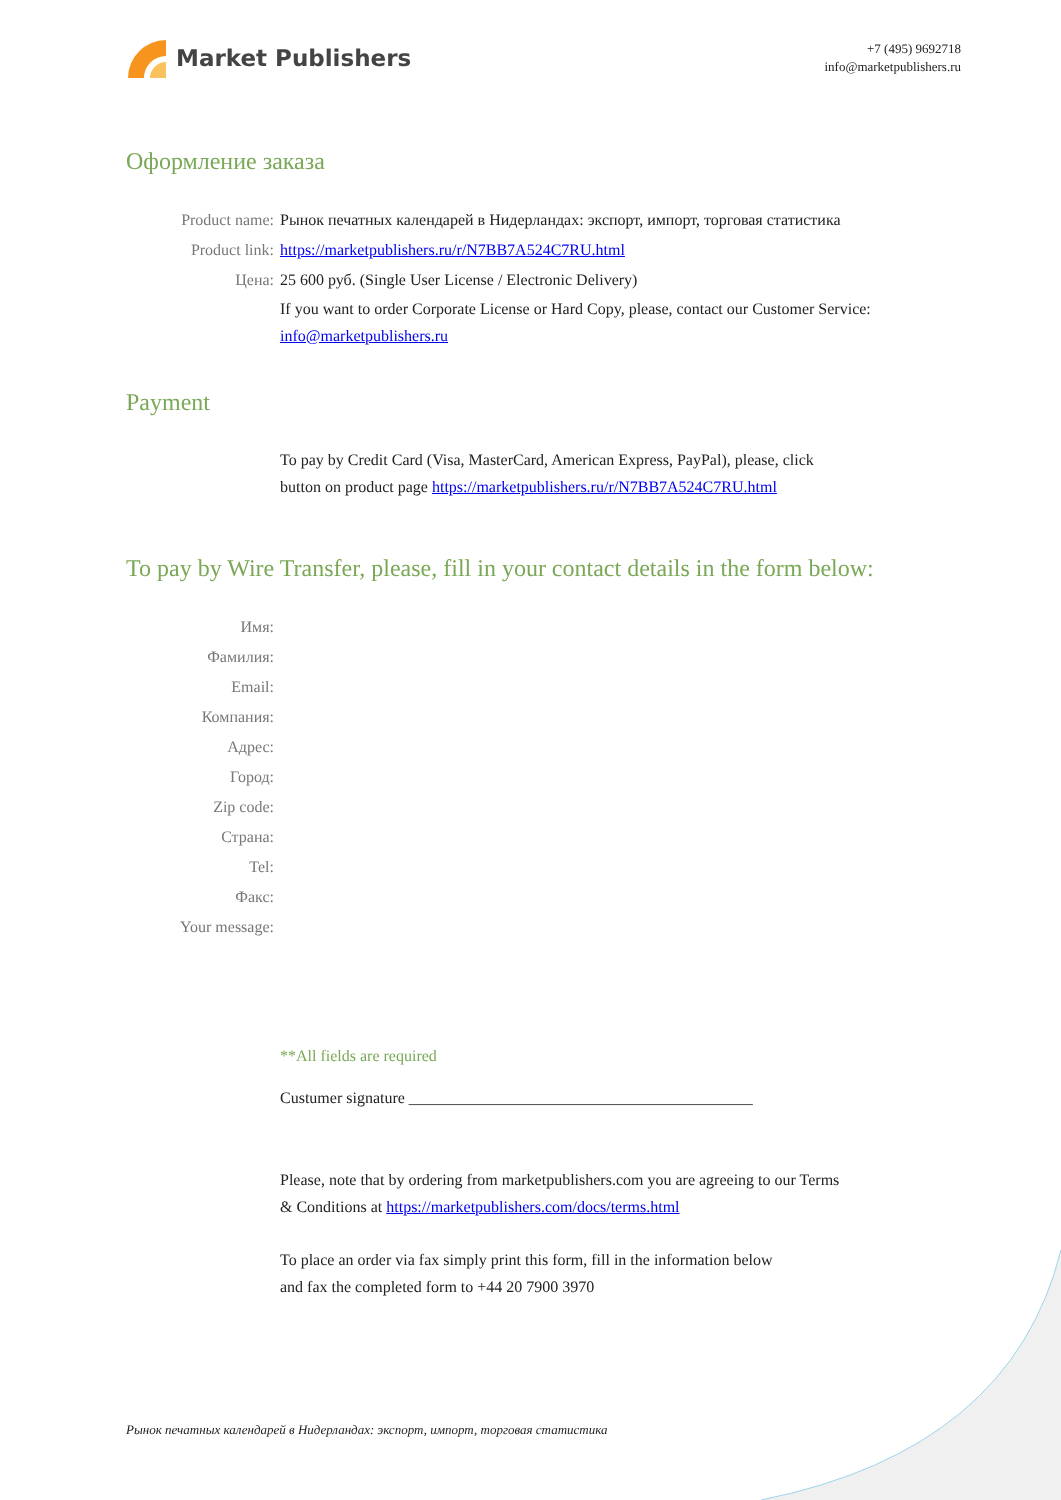Market Publishers
+7 (495) 9692718
info@marketpublishers.ru
Оформление заказа
Product name: Рынок печатных календарей в Нидерландах: экспорт, импорт, торговая статистика
Product link: https://marketpublishers.ru/r/N7BB7A524C7RU.html
Цена: 25 600 руб. (Single User License / Electronic Delivery)
If you want to order Corporate License or Hard Copy, please, contact our Customer Service:
info@marketpublishers.ru
Payment
To pay by Credit Card (Visa, MasterCard, American Express, PayPal), please, click
button on product page https://marketpublishers.ru/r/N7BB7A524C7RU.html
To pay by Wire Transfer, please, fill in your contact details in the form below:
Имя:
Фамилия:
Email:
Компания:
Адрес:
Город:
Zip code:
Страна:
Tel:
Факс:
Your message:
**All fields are required
Custumer signature ___________________________________________
Please, note that by ordering from marketpublishers.com you are agreeing to our Terms
& Conditions at https://marketpublishers.com/docs/terms.html
To place an order via fax simply print this form, fill in the information below
and fax the completed form to +44 20 7900 3970
Рынок печатных календарей в Нидерландах: экспорт, импорт, торговая статистика